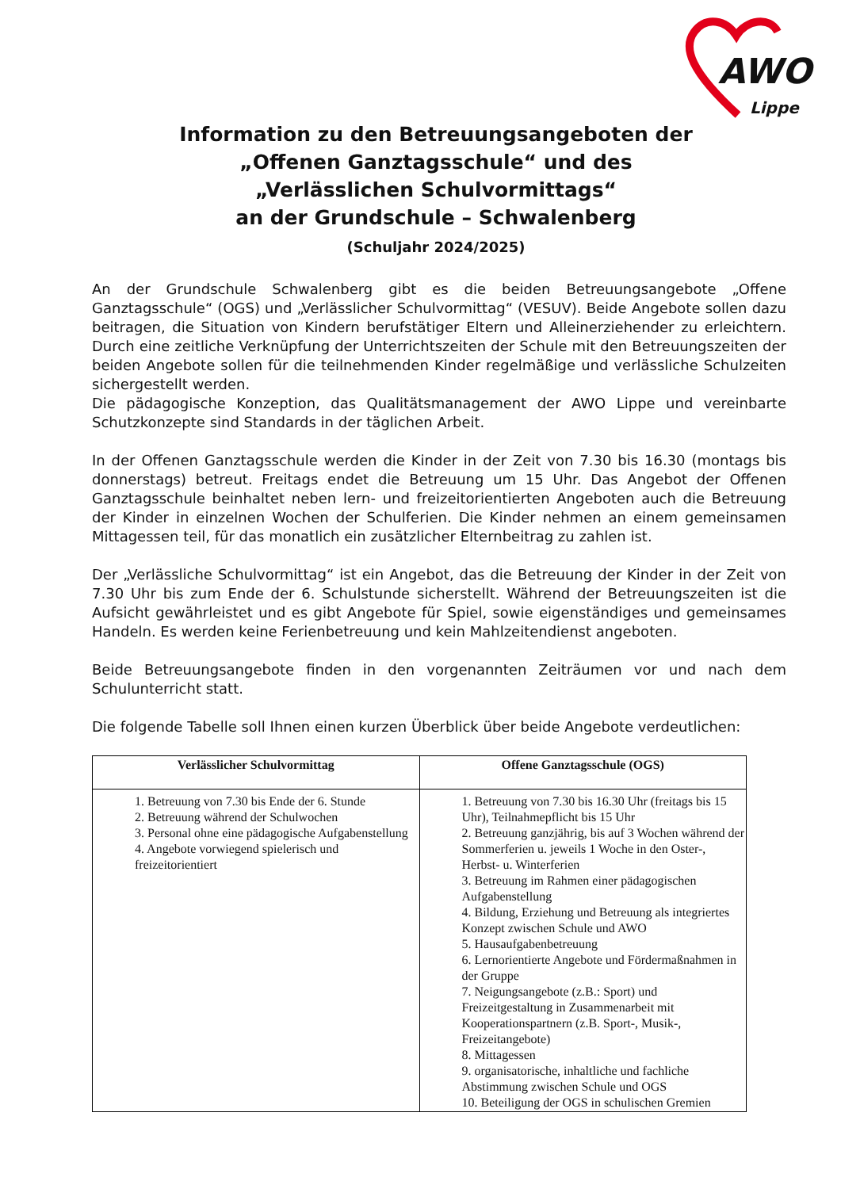AWO
Lippe
Information zu den Betreuungsangeboten der
„Offenen Ganztagsschule“ und des
„Verlässlichen Schulvormittags“
an der Grundschule – Schwalenberg
(Schuljahr 2024/2025)
An der Grundschule Schwalenberg gibt es die beiden Betreuungsangebote „Offene Ganztagsschule“ (OGS) und „Verlässlicher Schulvormittag“ (VESUV). Beide Angebote sollen dazu beitragen, die Situation von Kindern berufstätiger Eltern und Alleinerziehender zu erleichtern. Durch eine zeitliche Verknüpfung der Unterrichtszeiten der Schule mit den Betreuungszeiten der beiden Angebote sollen für die teilnehmenden Kinder regelmäßige und verlässliche Schulzeiten sichergestellt werden.
Die pädagogische Konzeption, das Qualitätsmanagement der AWO Lippe und vereinbarte Schutzkonzepte sind Standards in der täglichen Arbeit.
In der Offenen Ganztagsschule werden die Kinder in der Zeit von 7.30 bis 16.30 (montags bis donnerstags) betreut. Freitags endet die Betreuung um 15 Uhr. Das Angebot der Offenen Ganztagsschule beinhaltet neben lern- und freizeitorientierten Angeboten auch die Betreuung der Kinder in einzelnen Wochen der Schulferien. Die Kinder nehmen an einem gemeinsamen Mittagessen teil, für das monatlich ein zusätzlicher Elternbeitrag zu zahlen ist.
Der „Verlässliche Schulvormittag“ ist ein Angebot, das die Betreuung der Kinder in der Zeit von 7.30 Uhr bis zum Ende der 6. Schulstunde sicherstellt. Während der Betreuungszeiten ist die Aufsicht gewährleistet und es gibt Angebote für Spiel, sowie eigenständiges und gemeinsames Handeln. Es werden keine Ferienbetreuung und kein Mahlzeitendienst angeboten.
Beide Betreuungsangebote finden in den vorgenannten Zeiträumen vor und nach dem Schulunterricht statt.
Die folgende Tabelle soll Ihnen einen kurzen Überblick über beide Angebote verdeutlichen:
| Verlässlicher Schulvormittag | Offene Ganztagsschule (OGS) |
| --- | --- |
| 1. Betreuung von 7.30 bis Ende der 6. Stunde 2. Betreuung während der Schulwochen 3. Personal ohne eine pädagogische Aufgabenstellung 4. Angebote vorwiegend spielerisch und freizeitorientiert | 1. Betreuung von 7.30 bis 16.30 Uhr (freitags bis 15 Uhr), Teilnahmepflicht bis 15 Uhr 2. Betreuung ganzjährig, bis auf 3 Wochen während der Sommerferien u. jeweils 1 Woche in den Oster-, Herbst- u. Winterferien 3. Betreuung im Rahmen einer pädagogischen Aufgabenstellung 4. Bildung, Erziehung und Betreuung als integriertes Konzept zwischen Schule und AWO 5. Hausaufgabenbetreuung 6. Lernorientierte Angebote und Fördermaßnahmen in der Gruppe 7. Neigungsangebote (z.B.: Sport) und Freizeitgestaltung in Zusammenarbeit mit Kooperationspartnern (z.B. Sport-, Musik-, Freizeitangebote) 8. Mittagessen 9. organisatorische, inhaltliche und fachliche Abstimmung zwischen Schule und OGS 10. Beteiligung der OGS in schulischen Gremien |